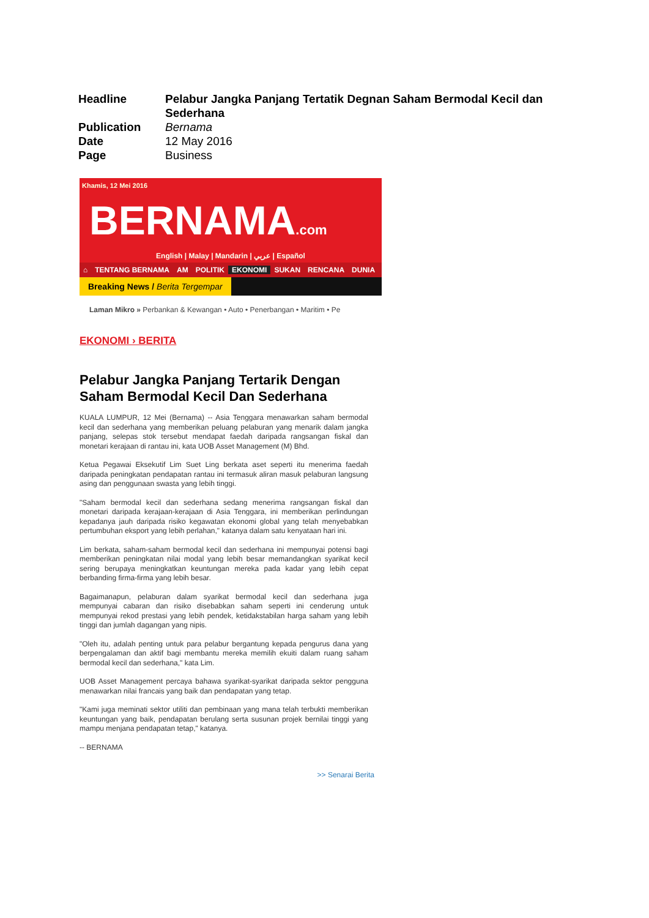| Headline | Pelabur Jangka Panjang Tertatik Degnan Saham Bermodal Kecil dan Sederhana |
| Publication | Bernama |
| Date | 12 May 2016 |
| Page | Business |
Khamis, 12 Mei 2016
BERNAMA.com
English | Malay | Mandarin | عربي | Español
⌂ TENTANG BERNAMA AM POLITIK EKONOMI SUKAN RENCANA DUNIA
Breaking News / Berita Tergempar
Laman Mikro » Perbankan & Kewangan • Auto • Penerbangan • Maritim • Pe
EKONOMI › BERITA
Pelabur Jangka Panjang Tertarik Dengan Saham Bermodal Kecil Dan Sederhana
KUALA LUMPUR, 12 Mei (Bernama) -- Asia Tenggara menawarkan saham bermodal kecil dan sederhana yang memberikan peluang pelaburan yang menarik dalam jangka panjang, selepas stok tersebut mendapat faedah daripada rangsangan fiskal dan monetari kerajaan di rantau ini, kata UOB Asset Management (M) Bhd.
Ketua Pegawai Eksekutif Lim Suet Ling berkata aset seperti itu menerima faedah daripada peningkatan pendapatan rantau ini termasuk aliran masuk pelaburan langsung asing dan penggunaan swasta yang lebih tinggi.
"Saham bermodal kecil dan sederhana sedang menerima rangsangan fiskal dan monetari daripada kerajaan-kerajaan di Asia Tenggara, ini memberikan perlindungan kepadanya jauh daripada risiko kegawatan ekonomi global yang telah menyebabkan pertumbuhan eksport yang lebih perlahan," katanya dalam satu kenyataan hari ini.
Lim berkata, saham-saham bermodal kecil dan sederhana ini mempunyai potensi bagi memberikan peningkatan nilai modal yang lebih besar memandangkan syarikat kecil sering berupaya meningkatkan keuntungan mereka pada kadar yang lebih cepat berbanding firma-firma yang lebih besar.
Bagaimanapun, pelaburan dalam syarikat bermodal kecil dan sederhana juga mempunyai cabaran dan risiko disebabkan saham seperti ini cenderung untuk mempunyai rekod prestasi yang lebih pendek, ketidakstabilan harga saham yang lebih tinggi dan jumlah dagangan yang nipis.
"Oleh itu, adalah penting untuk para pelabur bergantung kepada pengurus dana yang berpengalaman dan aktif bagi membantu mereka memilih ekuiti dalam ruang saham bermodal kecil dan sederhana," kata Lim.
UOB Asset Management percaya bahawa syarikat-syarikat daripada sektor pengguna menawarkan nilai francais yang baik dan pendapatan yang tetap.
"Kami juga meminati sektor utiliti dan pembinaan yang mana telah terbukti memberikan keuntungan yang baik, pendapatan berulang serta susunan projek bernilai tinggi yang mampu menjana pendapatan tetap," katanya.
-- BERNAMA
>> Senarai Berita